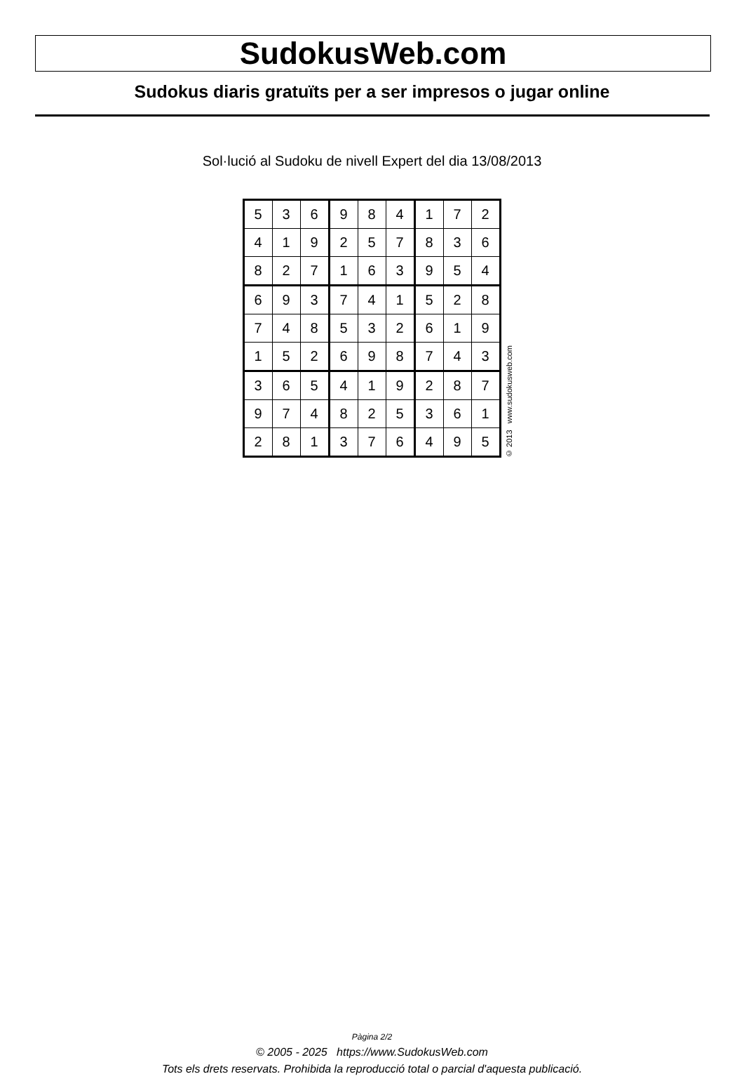SudokusWeb.com
Sudokus diaris gratuïts per a ser impresos o jugar online
Sol·lució al Sudoku de nivell Expert del dia 13/08/2013
| 5 | 3 | 6 | 9 | 8 | 4 | 1 | 7 | 2 |
| 4 | 1 | 9 | 2 | 5 | 7 | 8 | 3 | 6 |
| 8 | 2 | 7 | 1 | 6 | 3 | 9 | 5 | 4 |
| 6 | 9 | 3 | 7 | 4 | 1 | 5 | 2 | 8 |
| 7 | 4 | 8 | 5 | 3 | 2 | 6 | 1 | 9 |
| 1 | 5 | 2 | 6 | 9 | 8 | 7 | 4 | 3 |
| 3 | 6 | 5 | 4 | 1 | 9 | 2 | 8 | 7 |
| 9 | 7 | 4 | 8 | 2 | 5 | 3 | 6 | 1 |
| 2 | 8 | 1 | 3 | 7 | 6 | 4 | 9 | 5 |
© 2013 www.sudokusweb.com
Pàgina 2/2
© 2005 - 2025 https://www.SudokusWeb.com
Tots els drets reservats. Prohibida la reproducció total o parcial d'aquesta publicació.